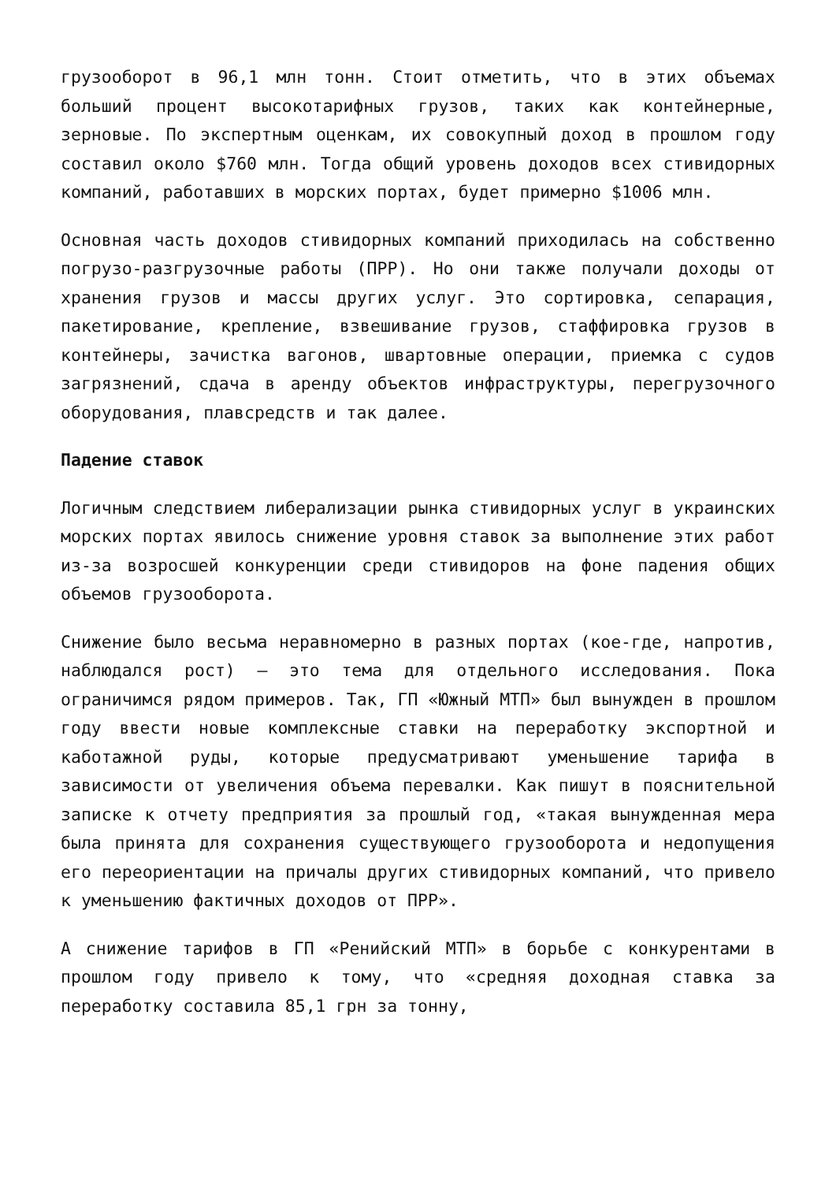грузооборот в 96,1 млн тонн. Стоит отметить, что в этих объемах больший процент высокотарифных грузов, таких как контейнерные, зерновые. По экспертным оценкам, их совокупный доход в прошлом году составил около $760 млн. Тогда общий уровень доходов всех стивидорных компаний, работавших в морских портах, будет примерно $1006 млн.
Основная часть доходов стивидорных компаний приходилась на собственно погрузо-разгрузочные работы (ПРР). Но они также получали доходы от хранения грузов и массы других услуг. Это сортировка, сепарация, пакетирование, крепление, взвешивание грузов, стаффировка грузов в контейнеры, зачистка вагонов, швартовные операции, приемка с судов загрязнений, сдача в аренду объектов инфраструктуры, перегрузочного оборудования, плавсредств и так далее.
Падение ставок
Логичным следствием либерализации рынка стивидорных услуг в украинских морских портах явилось снижение уровня ставок за выполнение этих работ из-за возросшей конкуренции среди стивидоров на фоне падения общих объемов грузооборота.
Снижение было весьма неравномерно в разных портах (кое-где, напротив, наблюдался рост) – это тема для отдельного исследования. Пока ограничимся рядом примеров. Так, ГП «Южный МТП» был вынужден в прошлом году ввести новые комплексные ставки на переработку экспортной и каботажной руды, которые предусматривают уменьшение тарифа в зависимости от увеличения объема перевалки. Как пишут в пояснительной записке к отчету предприятия за прошлый год, «такая вынужденная мера была принята для сохранения существующего грузооборота и недопущения его переориентации на причалы других стивидорных компаний, что привело к уменьшению фактичных доходов от ПРР».
А снижение тарифов в ГП «Ренийский МТП» в борьбе с конкурентами в прошлом году привело к тому, что «средняя доходная ставка за переработку составила 85,1 грн за тонну,